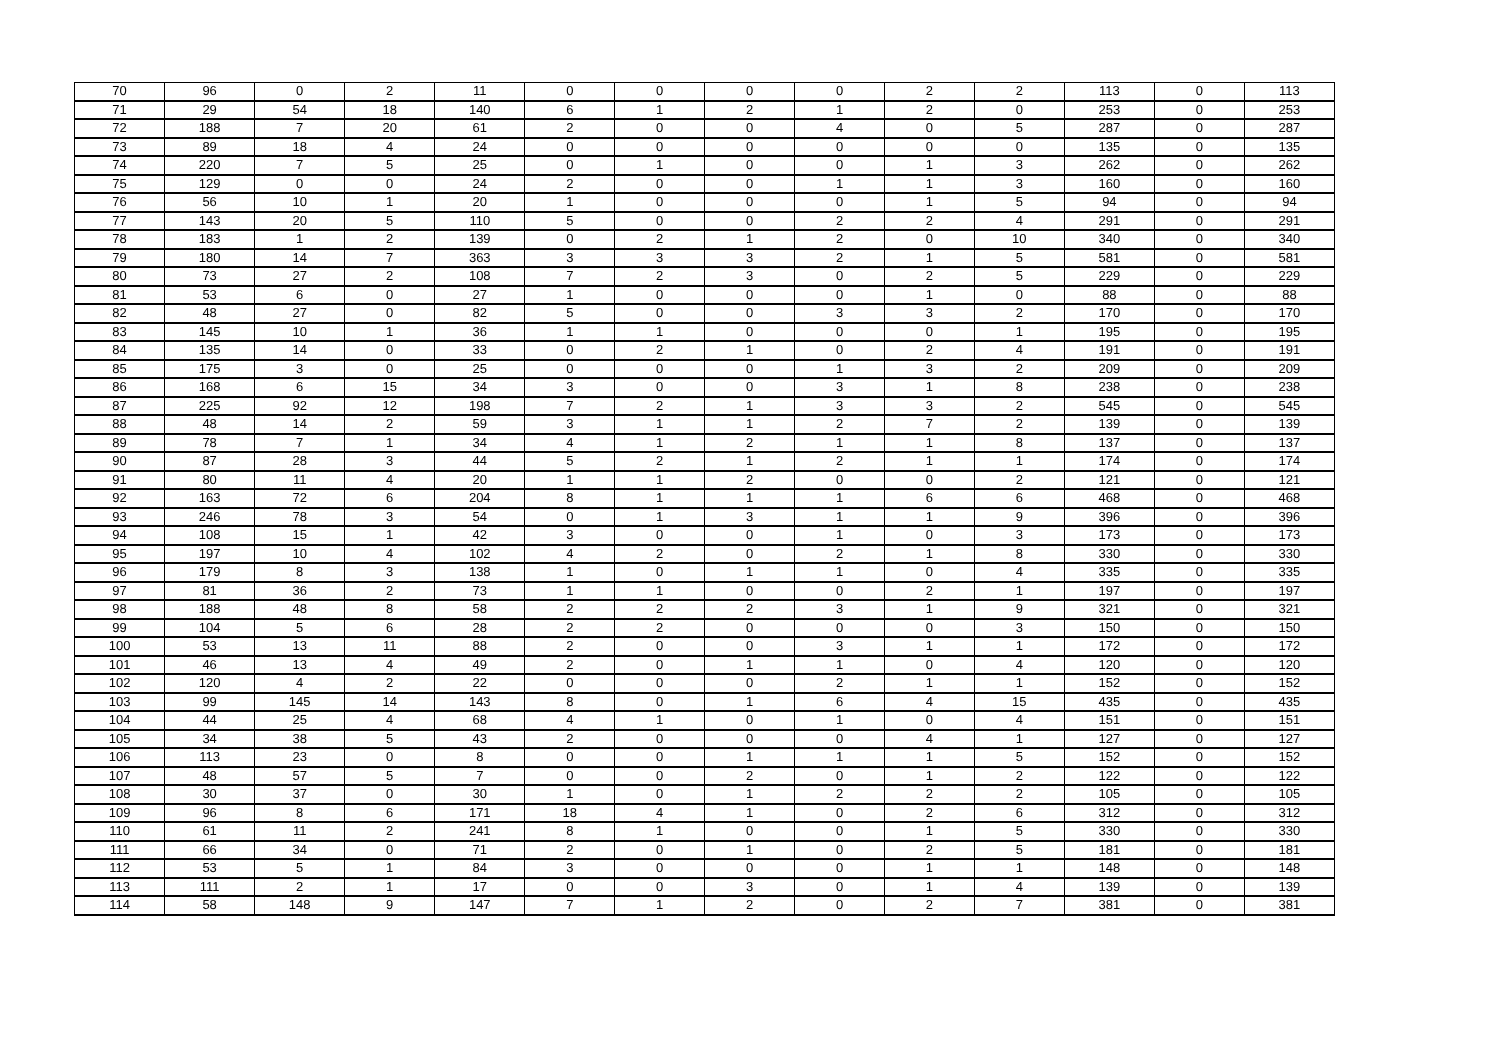| 70 | 96 | 0 | 2 | 11 | 0 | 0 | 0 | 0 | 2 | 2 | 113 | 0 | 113 |
| 71 | 29 | 54 | 18 | 140 | 6 | 1 | 2 | 1 | 2 | 0 | 253 | 0 | 253 |
| 72 | 188 | 7 | 20 | 61 | 2 | 0 | 0 | 4 | 0 | 5 | 287 | 0 | 287 |
| 73 | 89 | 18 | 4 | 24 | 0 | 0 | 0 | 0 | 0 | 0 | 135 | 0 | 135 |
| 74 | 220 | 7 | 5 | 25 | 0 | 1 | 0 | 0 | 1 | 3 | 262 | 0 | 262 |
| 75 | 129 | 0 | 0 | 24 | 2 | 0 | 0 | 1 | 1 | 3 | 160 | 0 | 160 |
| 76 | 56 | 10 | 1 | 20 | 1 | 0 | 0 | 0 | 1 | 5 | 94 | 0 | 94 |
| 77 | 143 | 20 | 5 | 110 | 5 | 0 | 0 | 2 | 2 | 4 | 291 | 0 | 291 |
| 78 | 183 | 1 | 2 | 139 | 0 | 2 | 1 | 2 | 0 | 10 | 340 | 0 | 340 |
| 79 | 180 | 14 | 7 | 363 | 3 | 3 | 3 | 2 | 1 | 5 | 581 | 0 | 581 |
| 80 | 73 | 27 | 2 | 108 | 7 | 2 | 3 | 0 | 2 | 5 | 229 | 0 | 229 |
| 81 | 53 | 6 | 0 | 27 | 1 | 0 | 0 | 0 | 1 | 0 | 88 | 0 | 88 |
| 82 | 48 | 27 | 0 | 82 | 5 | 0 | 0 | 3 | 3 | 2 | 170 | 0 | 170 |
| 83 | 145 | 10 | 1 | 36 | 1 | 1 | 0 | 0 | 0 | 1 | 195 | 0 | 195 |
| 84 | 135 | 14 | 0 | 33 | 0 | 2 | 1 | 0 | 2 | 4 | 191 | 0 | 191 |
| 85 | 175 | 3 | 0 | 25 | 0 | 0 | 0 | 1 | 3 | 2 | 209 | 0 | 209 |
| 86 | 168 | 6 | 15 | 34 | 3 | 0 | 0 | 3 | 1 | 8 | 238 | 0 | 238 |
| 87 | 225 | 92 | 12 | 198 | 7 | 2 | 1 | 3 | 3 | 2 | 545 | 0 | 545 |
| 88 | 48 | 14 | 2 | 59 | 3 | 1 | 1 | 2 | 7 | 2 | 139 | 0 | 139 |
| 89 | 78 | 7 | 1 | 34 | 4 | 1 | 2 | 1 | 1 | 8 | 137 | 0 | 137 |
| 90 | 87 | 28 | 3 | 44 | 5 | 2 | 1 | 2 | 1 | 1 | 174 | 0 | 174 |
| 91 | 80 | 11 | 4 | 20 | 1 | 1 | 2 | 0 | 0 | 2 | 121 | 0 | 121 |
| 92 | 163 | 72 | 6 | 204 | 8 | 1 | 1 | 1 | 6 | 6 | 468 | 0 | 468 |
| 93 | 246 | 78 | 3 | 54 | 0 | 1 | 3 | 1 | 1 | 9 | 396 | 0 | 396 |
| 94 | 108 | 15 | 1 | 42 | 3 | 0 | 0 | 1 | 0 | 3 | 173 | 0 | 173 |
| 95 | 197 | 10 | 4 | 102 | 4 | 2 | 0 | 2 | 1 | 8 | 330 | 0 | 330 |
| 96 | 179 | 8 | 3 | 138 | 1 | 0 | 1 | 1 | 0 | 4 | 335 | 0 | 335 |
| 97 | 81 | 36 | 2 | 73 | 1 | 1 | 0 | 0 | 2 | 1 | 197 | 0 | 197 |
| 98 | 188 | 48 | 8 | 58 | 2 | 2 | 2 | 3 | 1 | 9 | 321 | 0 | 321 |
| 99 | 104 | 5 | 6 | 28 | 2 | 2 | 0 | 0 | 0 | 3 | 150 | 0 | 150 |
| 100 | 53 | 13 | 11 | 88 | 2 | 0 | 0 | 3 | 1 | 1 | 172 | 0 | 172 |
| 101 | 46 | 13 | 4 | 49 | 2 | 0 | 1 | 1 | 0 | 4 | 120 | 0 | 120 |
| 102 | 120 | 4 | 2 | 22 | 0 | 0 | 0 | 2 | 1 | 1 | 152 | 0 | 152 |
| 103 | 99 | 145 | 14 | 143 | 8 | 0 | 1 | 6 | 4 | 15 | 435 | 0 | 435 |
| 104 | 44 | 25 | 4 | 68 | 4 | 1 | 0 | 1 | 0 | 4 | 151 | 0 | 151 |
| 105 | 34 | 38 | 5 | 43 | 2 | 0 | 0 | 0 | 4 | 1 | 127 | 0 | 127 |
| 106 | 113 | 23 | 0 | 8 | 0 | 0 | 1 | 1 | 1 | 5 | 152 | 0 | 152 |
| 107 | 48 | 57 | 5 | 7 | 0 | 0 | 2 | 0 | 1 | 2 | 122 | 0 | 122 |
| 108 | 30 | 37 | 0 | 30 | 1 | 0 | 1 | 2 | 2 | 2 | 105 | 0 | 105 |
| 109 | 96 | 8 | 6 | 171 | 18 | 4 | 1 | 0 | 2 | 6 | 312 | 0 | 312 |
| 110 | 61 | 11 | 2 | 241 | 8 | 1 | 0 | 0 | 1 | 5 | 330 | 0 | 330 |
| 111 | 66 | 34 | 0 | 71 | 2 | 0 | 1 | 0 | 2 | 5 | 181 | 0 | 181 |
| 112 | 53 | 5 | 1 | 84 | 3 | 0 | 0 | 0 | 1 | 1 | 148 | 0 | 148 |
| 113 | 111 | 2 | 1 | 17 | 0 | 0 | 3 | 0 | 1 | 4 | 139 | 0 | 139 |
| 114 | 58 | 148 | 9 | 147 | 7 | 1 | 2 | 0 | 2 | 7 | 381 | 0 | 381 |